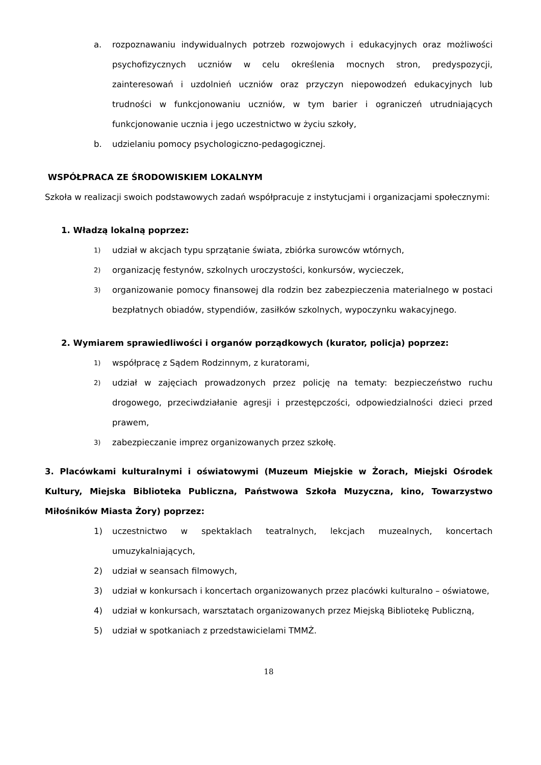a. rozpoznawaniu indywidualnych potrzeb rozwojowych i edukacyjnych oraz możliwości psychofizycznych uczniów w celu określenia mocnych stron, predyspozycji, zainteresowań i uzdolnień uczniów oraz przyczyn niepowodzeń edukacyjnych lub trudności w funkcjonowaniu uczniów, w tym barier i ograniczeń utrudniających funkcjonowanie ucznia i jego uczestnictwo w życiu szkoły,
b. udzielaniu pomocy psychologiczno-pedagogicznej.
WSPÓŁPRACA ZE ŚRODOWISKIEM LOKALNYM
Szkoła w realizacji swoich podstawowych zadań współpracuje z instytucjami i organizacjami społecznymi:
1. Władzą lokalną poprzez:
1) udział w akcjach typu sprzątanie świata, zbiórka surowców wtórnych,
2) organizację festynów, szkolnych uroczystości, konkursów, wycieczek,
3) organizowanie pomocy finansowej dla rodzin bez zabezpieczenia materialnego w postaci bezpłatnych obiadów, stypendiów, zasiłków szkolnych, wypoczynku wakacyjnego.
2. Wymiarem sprawiedliwości i organów porządkowych (kurator, policja) poprzez:
1) współpracę z Sądem Rodzinnym, z kuratorami,
2) udział w zajęciach prowadzonych przez policję na tematy: bezpieczeństwo ruchu drogowego, przeciwdziałanie agresji i przestępczości, odpowiedzialności dzieci przed prawem,
3) zabezpieczanie imprez organizowanych przez szkołę.
3. Placówkami kulturalnymi i oświatowymi (Muzeum Miejskie w Żorach, Miejski Ośrodek Kultury, Miejska Biblioteka Publiczna, Państwowa Szkoła Muzyczna, kino, Towarzystwo Miłośników Miasta Żory) poprzez:
1) uczestnictwo w spektaklach teatralnych, lekcjach muzealnych, koncertach umuzykalniających,
2) udział w seansach filmowych,
3) udział w konkursach i koncertach organizowanych przez placówki kulturalno – oświatowe,
4) udział w konkursach, warsztatach organizowanych przez Miejską Bibliotekę Publiczną,
5) udział w spotkaniach z przedstawicielami TMMŻ.
18